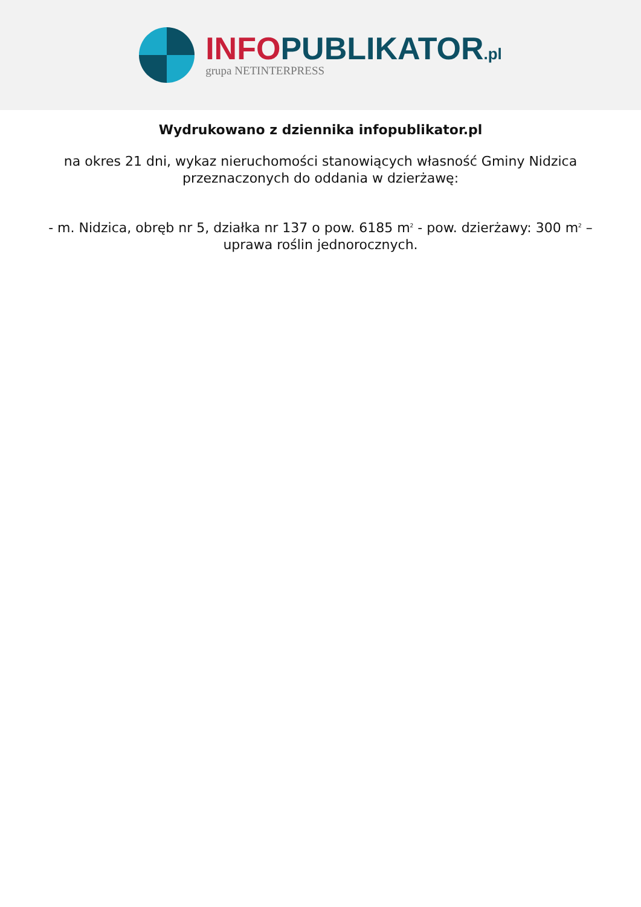INFO PUBLIKATOR.pl
grupa NETINTERPRESS
Wydrukowano z dziennika infopublikator.pl
na okres 21 dni, wykaz nieruchomości stanowiących własność Gminy Nidzica przeznaczonych do oddania w dzierżawę:
- m. Nidzica, obręb nr 5, działka nr 137 o pow. 6185 m<sup>2</sup> - pow. dzierżawy: 300 m<sup>2</sup> – uprawa roślin jednorocznych.